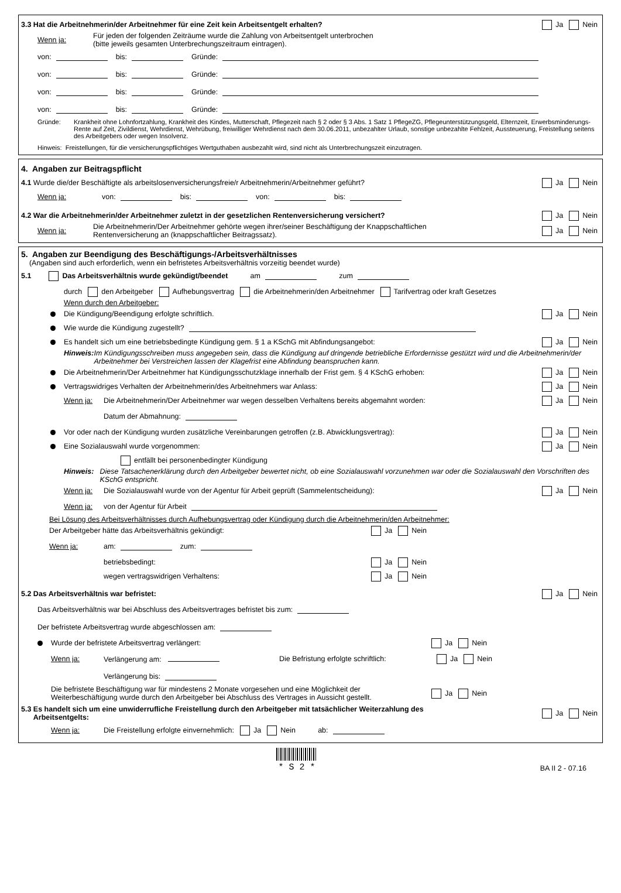3.3 Hat die Arbeitnehmerin/der Arbeitnehmer für eine Zeit kein Arbeitsentgelt erhalten? Ja Nein
Wenn ja: Für jeden der folgenden Zeiträume wurde die Zahlung von Arbeitsentgelt unterbrochen
(bitte jeweils gesamten Unterbrechungszeitraum eintragen).
von: bis: Gründe:
von: bis: Gründe:
von: bis: Gründe:
von: bis: Gründe:
Gründe: Krankheit ohne Lohnfortzahlung, Krankheit des Kindes, Mutterschaft, Pflegezeit nach § 2 oder § 3 Abs. 1 Satz 1 PflegeZG, Pflegeunterstützungsgeld, Elternzeit, Erwerbsminderungs-Rente auf Zeit, Zivildienst, Wehrdienst, Wehrübung, freiwilliger Wehrdienst nach dem 30.06.2011, unbezahlter Urlaub, sonstige unbezahlte Fehlzeit, Aussteuerung, Freistellung seitens des Arbeitgebers oder wegen Insolvenz.
Hinweis: Freistellungen, für die versicherungspflichtiges Wertguthaben ausbezahlt wird, sind nicht als Unterbrechungszeit einzutragen.
4. Angaben zur Beitragspflicht
4.1 Wurde die/der Beschäftigte als arbeitslosenversicherungsfreie/r Arbeitnehmerin/Arbeitnehmer geführt? Ja Nein
Wenn ja: von: bis: von: bis:
4.2 War die Arbeitnehmerin/der Arbeitnehmer zuletzt in der gesetzlichen Rentenversicherung versichert? Ja Nein
Wenn ja: Die Arbeitnehmerin/Der Arbeitnehmer gehörte wegen ihrer/seiner Beschäftigung der Knappschaftlichen
Rentenversicherung an (knappschaftlicher Beitragssatz). Ja Nein
5. Angaben zur Beendigung des Beschäftigungs-/Arbeitsverhältnisses
(Angaben sind auch erforderlich, wenn ein befristetes Arbeitsverhältnis vorzeitig beendet wurde)
5.1 Das Arbeitsverhältnis wurde gekündigt/beendet am zum
durch den Arbeitgeber Aufhebungsvertrag die Arbeitnehmerin/den Arbeitnehmer Tarifvertrag oder kraft Gesetzes
Wenn durch den Arbeitgeber:
Die Kündigung/Beendigung erfolgte schriftlich. Ja Nein
Wie wurde die Kündigung zugestellt?
Es handelt sich um eine betriebsbedingte Kündigung gem. § 1 a KSchG mit Abfindungsangebot: Ja Nein
Hinweis: Im Kündigungsschreiben muss angegeben sein, dass die Kündigung auf dringende betriebliche Erfordernisse gestützt wird und die Arbeitnehmerin/der Arbeitnehmer bei Verstreichen lassen der Klagefrist eine Abfindung beanspruchen kann.
Die Arbeitnehmerin/Der Arbeitnehmer hat Kündigungsschutzklage innerhalb der Frist gem. § 4 KSchG erhoben: Ja Nein
Vertragswidriges Verhalten der Arbeitnehmerin/des Arbeitnehmers war Anlass: Ja Nein
Wenn ja: Die Arbeitnehmerin/Der Arbeitnehmer war wegen desselben Verhaltens bereits abgemahnt worden: Ja Nein
Datum der Abmahnung:
Vor oder nach der Kündigung wurden zusätzliche Vereinbarungen getroffen (z.B. Abwicklungsvertrag): Ja Nein
Eine Sozialauswahl wurde vorgenommen: Ja Nein
entfällt bei personenbedingter Kündigung
Hinweis: Diese Tatsachenerklärung durch den Arbeitgeber bewertet nicht, ob eine Sozialauswahl vorzunehmen war oder die Sozialauswahl den Vorschriften des KSchG entspricht.
Wenn ja: Die Sozialauswahl wurde von der Agentur für Arbeit geprüft (Sammelentscheidung): Ja Nein
Wenn ja: von der Agentur für Arbeit
Bei Lösung des Arbeitsverhältnisses durch Aufhebungsvertrag oder Kündigung durch die Arbeitnehmerin/den Arbeitnehmer:
Der Arbeitgeber hätte das Arbeitsverhältnis gekündigt: Ja Nein
Wenn ja: am: zum:
betriebsbedingt: Ja Nein
wegen vertragswidrigen Verhaltens: Ja Nein
5.2 Das Arbeitsverhältnis war befristet: Ja Nein
Das Arbeitsverhältnis war bei Abschluss des Arbeitsvertrages befristet bis zum:
Der befristete Arbeitsvertrag wurde abgeschlossen am:
Wurde der befristete Arbeitsvertrag verlängert: Ja Nein
Wenn ja: Verlängerung am: Die Befristung erfolgte schriftlich: Ja Nein
Verlängerung bis:
Die befristete Beschäftigung war für mindestens 2 Monate vorgesehen und eine Möglichkeit der Weiterbeschäftigung wurde durch den Arbeitgeber bei Abschluss des Vertrages in Aussicht gestellt. Ja Nein
5.3 Es handelt sich um eine unwiderrufliche Freistellung durch den Arbeitgeber mit tatsächlicher Weiterzahlung des
Arbeitsentgelts: Ja Nein
Wenn ja: Die Freistellung erfolgte einvernehmlich: Ja Nein ab:
* S 2 *
BA II 2 - 07.16